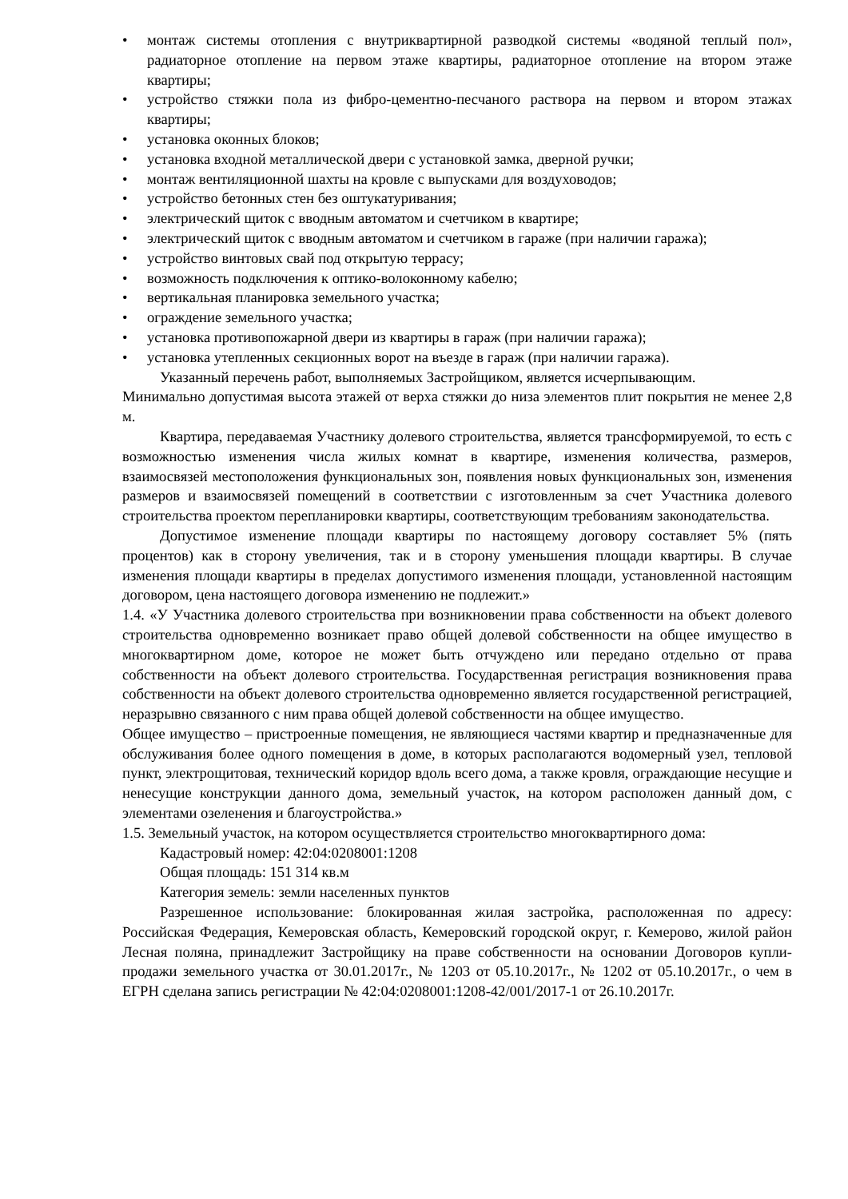• монтаж системы отопления с внутриквартирной разводкой системы «водяной теплый пол», радиаторное отопление на первом этаже квартиры, радиаторное отопление на втором этаже квартиры;
• устройство стяжки пола из фибро-цементно-песчаного раствора на первом и втором этажах квартиры;
• установка оконных блоков;
• установка входной металлической двери с установкой замка, дверной ручки;
• монтаж вентиляционной шахты на кровле с выпусками для воздуховодов;
• устройство бетонных стен без оштукатуривания;
• электрический щиток с вводным автоматом и счетчиком в квартире;
• электрический щиток с вводным автоматом и счетчиком в гараже (при наличии гаража);
• устройство винтовых свай под открытую террасу;
• возможность подключения к оптико-волоконному кабелю;
• вертикальная планировка земельного участка;
• ограждение земельного участка;
• установка противопожарной двери из квартиры в гараж (при наличии гаража);
• установка утепленных секционных ворот на въезде в гараж (при наличии гаража).
Указанный перечень работ, выполняемых Застройщиком, является исчерпывающим.
Минимально допустимая высота этажей от верха стяжки до низа элементов плит покрытия не менее 2,8 м.
Квартира, передаваемая Участнику долевого строительства, является трансформируемой, то есть с возможностью изменения числа жилых комнат в квартире, изменения количества, размеров, взаимосвязей местоположения функциональных зон, появления новых функциональных зон, изменения размеров и взаимосвязей помещений в соответствии с изготовленным за счет Участника долевого строительства проектом перепланировки квартиры, соответствующим требованиям законодательства.
Допустимое изменение площади квартиры по настоящему договору составляет 5% (пять процентов) как в сторону увеличения, так и в сторону уменьшения площади квартиры. В случае изменения площади квартиры в пределах допустимого изменения площади, установленной настоящим договором, цена настоящего договора изменению не подлежит.»
1.4. «У Участника долевого строительства при возникновении права собственности на объект долевого строительства одновременно возникает право общей долевой собственности на общее имущество в многоквартирном доме, которое не может быть отчуждено или передано отдельно от права собственности на объект долевого строительства. Государственная регистрация возникновения права собственности на объект долевого строительства одновременно является государственной регистрацией, неразрывно связанного с ним права общей долевой собственности на общее имущество.
Общее имущество – пристроенные помещения, не являющиеся частями квартир и предназначенные для обслуживания более одного помещения в доме, в которых располагаются водомерный узел, тепловой пункт, электрощитовая, технический коридор вдоль всего дома, а также кровля, ограждающие несущие и ненесущие конструкции данного дома, земельный участок, на котором расположен данный дом, с элементами озеленения и благоустройства.»
1.5. Земельный участок, на котором осуществляется строительство многоквартирного дома:
Кадастровый номер: 42:04:0208001:1208
Общая площадь: 151 314 кв.м
Категория земель: земли населенных пунктов
Разрешенное использование: блокированная жилая застройка, расположенная по адресу: Российская Федерация, Кемеровская область, Кемеровский городской округ, г. Кемерово, жилой район Лесная поляна, принадлежит Застройщику на праве собственности на основании Договоров купли-продажи земельного участка от 30.01.2017г., № 1203 от 05.10.2017г., № 1202 от 05.10.2017г., о чем в ЕГРН сделана запись регистрации № 42:04:0208001:1208-42/001/2017-1 от 26.10.2017г.